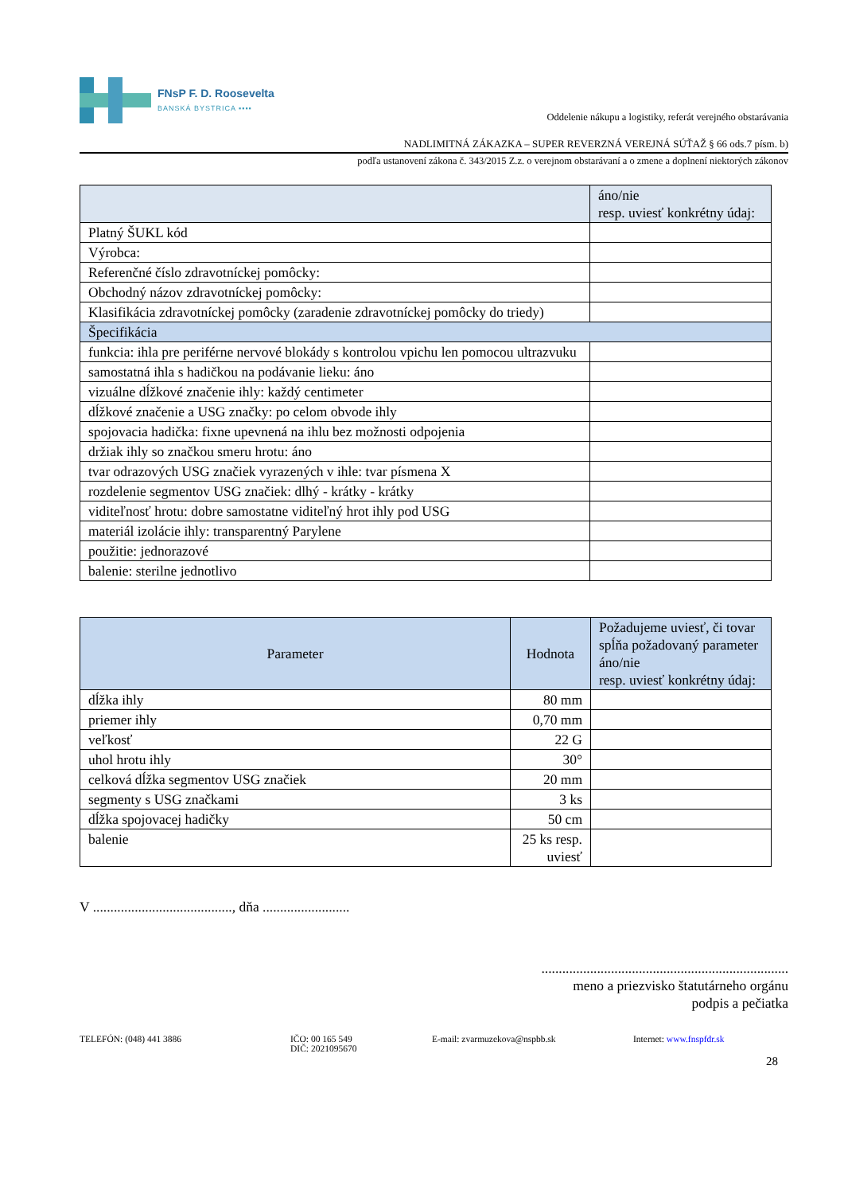FNsP F. D. Roosevelta
BANSKÁ BYSTRICA ▪▪▪▪
Oddelenie nákupu a logistiky, referát verejného obstarávania
NADLIMITNÁ ZÁKAZKA – SUPER REVERZNÁ VEREJNÁ SÚŤAŽ § 66 ods.7 písm. b)
podľa ustanovení zákona č. 343/2015 Z.z. o verejnom obstarávaní a o zmene a doplnení niektorých zákonov
| | áno/nie resp. uviesť konkrétny údaj: |
| --- | --- |
| Platný ŠUKL kód | |
| Výrobca: | |
| Referenčné číslo zdravotníckej pomôcky: | |
| Obchodný názov zdravotníckej pomôcky: | |
| Klasifikácia zdravotníckej pomôcky (zaradenie zdravotníckej pomôcky do triedy) | |
| Špecifikácia | |
| funkcia: ihla pre periférne nervové blokády s kontrolou vpichu len pomocou ultrazvuku | |
| samostatná ihla s hadičkou na podávanie lieku: áno | |
| vizuálne dĺžkové značenie ihly: každý centimeter | |
| dĺžkové značenie a USG značky: po celom obvode ihly | |
| spojovacia hadička: fixne upevnená na ihlu bez možnosti odpojenia | |
| držiak ihly so značkou smeru hrotu: áno | |
| tvar odrazových USG značiek vyrazených v ihle: tvar písmena X | |
| rozdelenie segmentov USG značiek: dlhý - krátky - krátky | |
| viditeľnosť hrotu: dobre samostatne viditeľný hrot ihly pod USG | |
| materiál izolácie ihly: transparentný Parylene | |
| použitie: jednorazové | |
| balenie: sterilne jednotlivo | |
| Parameter | Hodnota | Požadujeme uviesť, či tovar spĺňa požadovaný parameter áno/nie resp. uviesť konkrétny údaj: |
| --- | --- | --- |
| dĺžka ihly | 80 mm | |
| priemer ihly | 0,70 mm | |
| veľkosť | 22 G | |
| uhol hrotu ihly | 30° | |
| celková dĺžka segmentov USG značiek | 20 mm | |
| segmenty s USG značkami | 3 ks | |
| dĺžka spojovacej hadičky | 50 cm | |
| balenie | 25 ks resp. uviesť | |
V ........................................, dňa .........................
.......................................................................
meno a priezvisko štatutárneho orgánu
podpis a pečiatka
TELEFÓN: (048) 441 3886 IČO: 00 165 549
DIČ: 2021095670
E-mail: zvarmuzekova@nspbb.sk Internet: www.fnspfdr.sk
28